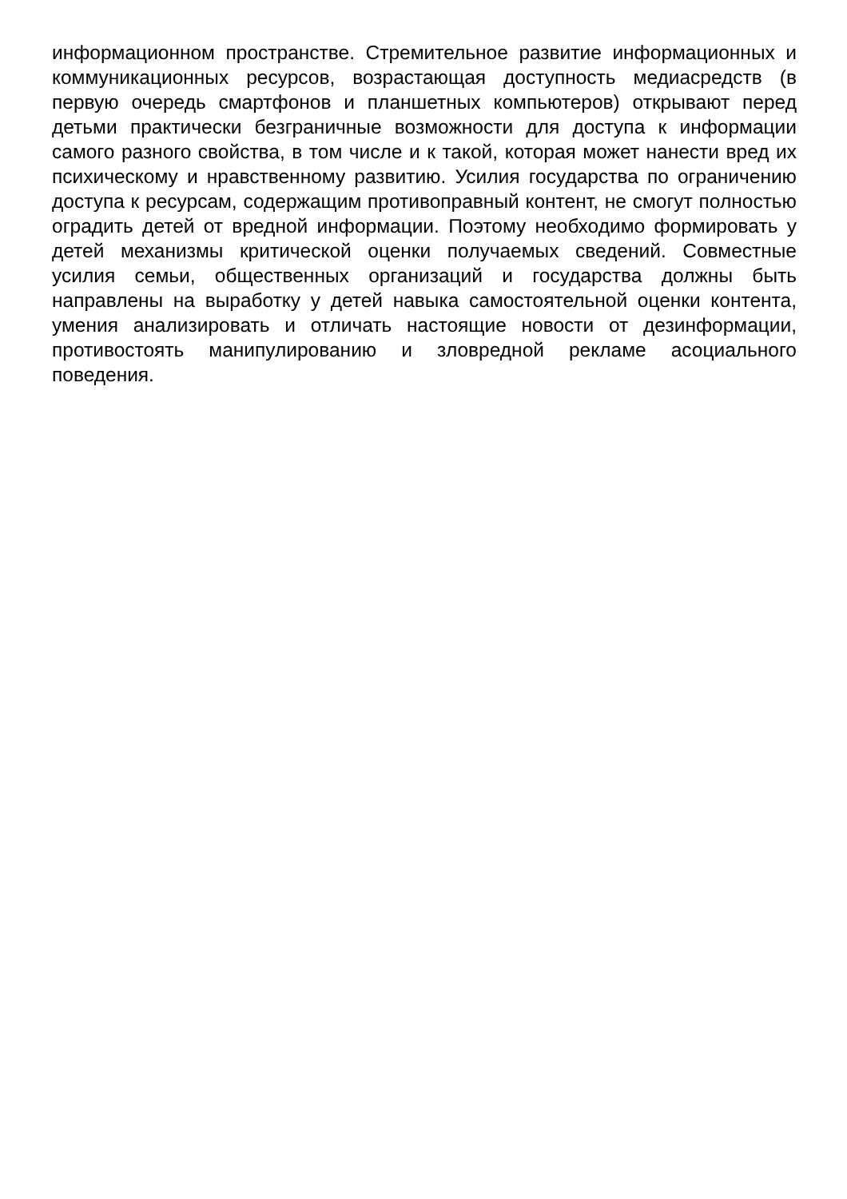информационном пространстве. Стремительное развитие информационных и коммуникационных ресурсов, возрастающая доступность медиасредств (в первую очередь смартфонов и планшетных компьютеров) открывают перед детьми практически безграничные возможности для доступа к информации самого разного свойства, в том числе и к такой, которая может нанести вред их психическому и нравственному развитию. Усилия государства по ограничению доступа к ресурсам, содержащим противоправный контент, не смогут полностью оградить детей от вредной информации. Поэтому необходимо формировать у детей механизмы критической оценки получаемых сведений. Совместные усилия семьи, общественных организаций и государства должны быть направлены на выработку у детей навыка самостоятельной оценки контента, умения анализировать и отличать настоящие новости от дезинформации, противостоять манипулированию и зловредной рекламе асоциального поведения.